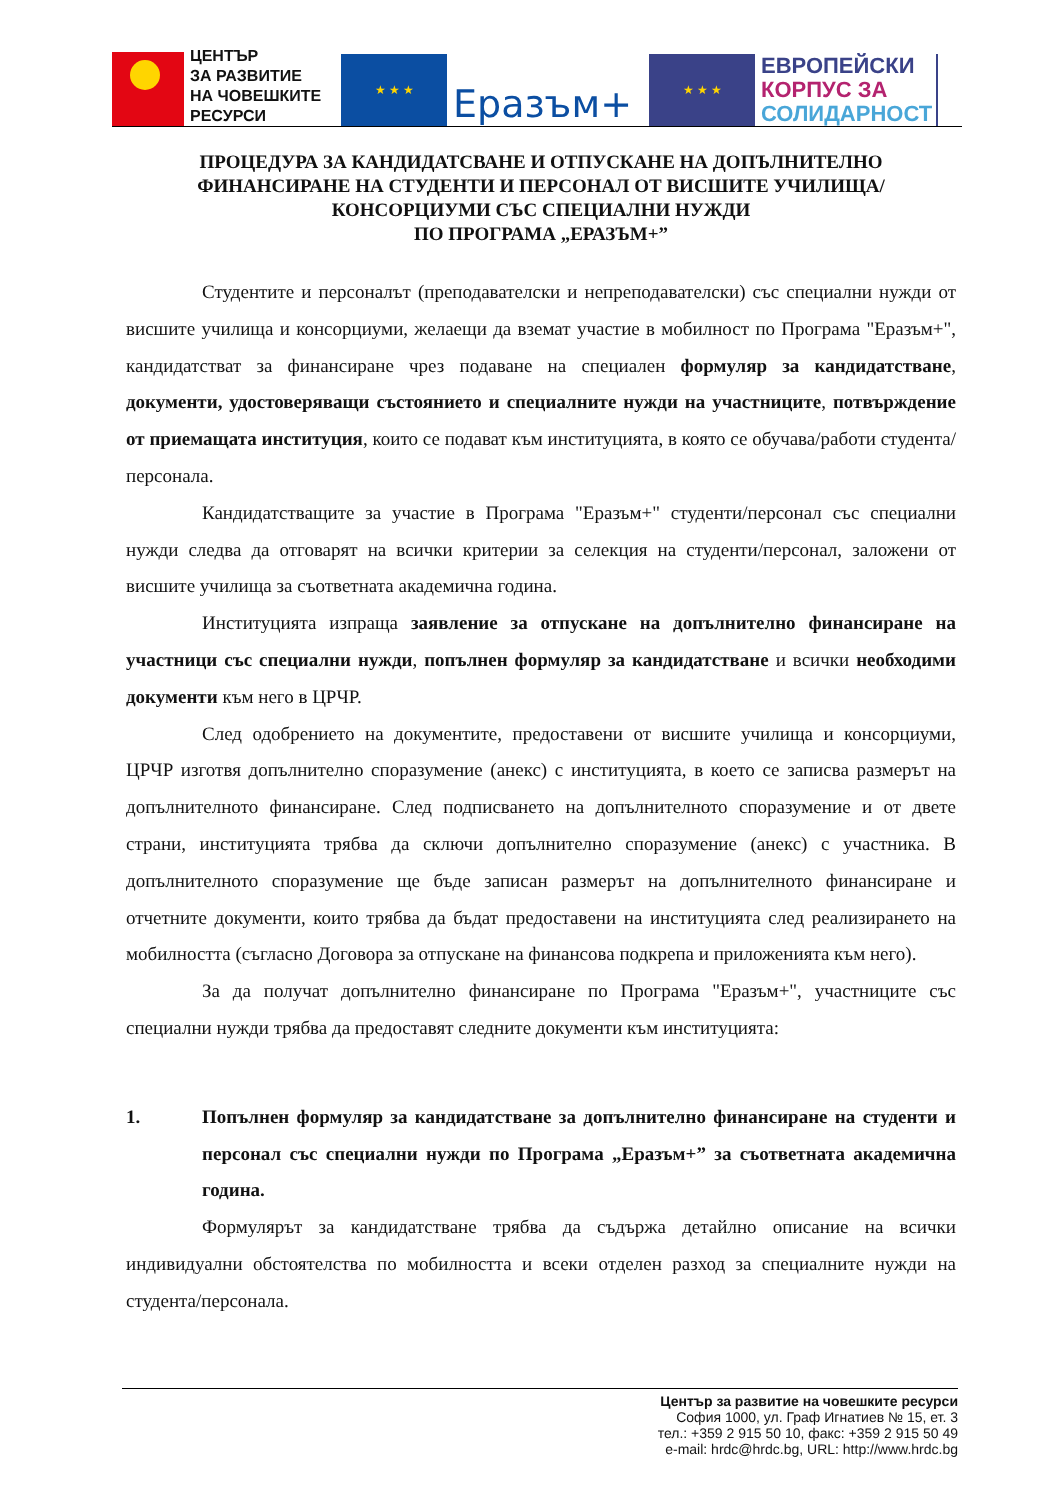ЦЕНТЪР
ЗА РАЗВИТИЕ
НА ЧОВЕШКИТЕ
РЕСУРСИ
★ ★ ★
Еразъм+
★ ★ ★
ЕВРОПЕЙСКИ
КОРПУС ЗА
СОЛИДАРНОСТ
ПРОЦЕДУРА ЗА КАНДИДАТСВАНЕ И ОТПУСКАНЕ НА ДОПЪЛНИТЕЛНО ФИНАНСИРАНЕ НА СТУДЕНТИ И ПЕРСОНАЛ ОТ ВИСШИТЕ УЧИЛИЩА/КОНСОРЦИУМИ СЪС СПЕЦИАЛНИ НУЖДИ
ПО ПРОГРАМА „ЕРАЗЪМ+”
Студентите и персоналът (преподавателски и непреподавателски) със специални нужди от висшите училища и консорциуми, желаещи да вземат участие в мобилност по Програма "Еразъм+", кандидатстват за финансиране чрез подаване на специален формуляр за кандидатстване, документи, удостоверяващи състоянието и специалните нужди на участниците, потвърждение от приемащата институция, които се подават към институцията, в която се обучава/работи студента/персонала.
Кандидатстващите за участие в Програма "Еразъм+" студенти/персонал със специални нужди следва да отговарят на всички критерии за селекция на студенти/персонал, заложени от висшите училища за съответната академична година.
Институцията изпраща заявление за отпускане на допълнително финансиране на участници със специални нужди, попълнен формуляр за кандидатстване и всички необходими документи към него в ЦРЧР.
След одобрението на документите, предоставени от висшите училища и консорциуми, ЦРЧР изготвя допълнително споразумение (анекс) с институцията, в което се записва размерът на допълнителното финансиране. След подписването на допълнителното споразумение и от двете страни, институцията трябва да сключи допълнително споразумение (анекс) с участника. В допълнителното споразумение ще бъде записан размерът на допълнителното финансиране и отчетните документи, които трябва да бъдат предоставени на институцията след реализирането на мобилността (съгласно Договора за отпускане на финансова подкрепа и приложенията към него).
За да получат допълнително финансиране по Програма "Еразъм+", участниците със специални нужди трябва да предоставят следните документи към институцията:
1. Попълнен формуляр за кандидатстване за допълнително финансиране на студенти и персонал със специални нужди по Програма „Еразъм+” за съответната академична година.
Формулярът за кандидатстване трябва да съдържа детайлно описание на всички индивидуални обстоятелства по мобилността и всеки отделен разход за специалните нужди на студента/персонала.
Център за развитие на човешките ресурси
София 1000, ул. Граф Игнатиев № 15, ет. 3
тел.: +359 2 915 50 10, факс: +359 2 915 50 49
e-mail: hrdc@hrdc.bg, URL: http://www.hrdc.bg